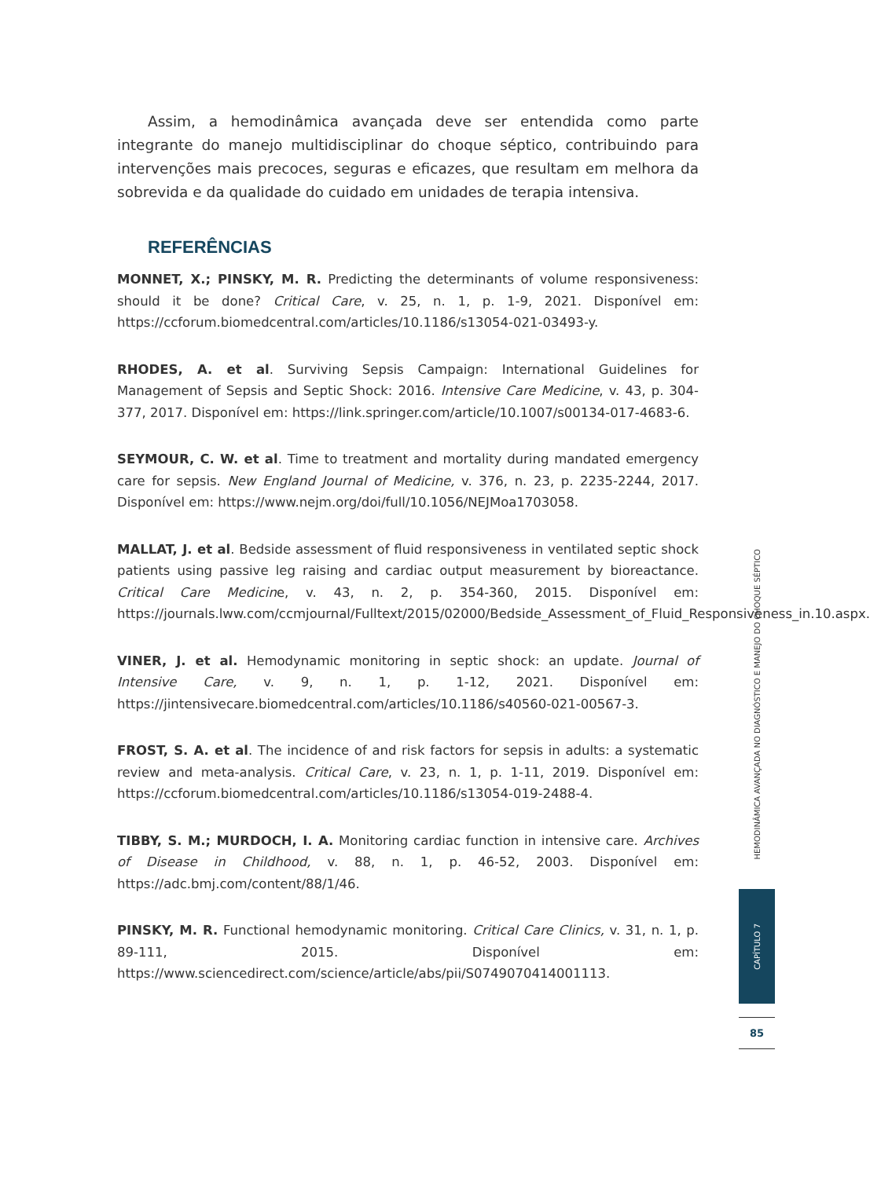Assim, a hemodinâmica avançada deve ser entendida como parte integrante do manejo multidisciplinar do choque séptico, contribuindo para intervenções mais precoces, seguras e eficazes, que resultam em melhora da sobrevida e da qualidade do cuidado em unidades de terapia intensiva.
REFERÊNCIAS
MONNET, X.; PINSKY, M. R. Predicting the determinants of volume responsiveness: should it be done? Critical Care, v. 25, n. 1, p. 1-9, 2021. Disponível em: https://ccforum.biomedcentral.com/articles/10.1186/s13054-021-03493-y.
RHODES, A. et al. Surviving Sepsis Campaign: International Guidelines for Management of Sepsis and Septic Shock: 2016. Intensive Care Medicine, v. 43, p. 304-377, 2017. Disponível em: https://link.springer.com/article/10.1007/s00134-017-4683-6.
SEYMOUR, C. W. et al. Time to treatment and mortality during mandated emergency care for sepsis. New England Journal of Medicine, v. 376, n. 23, p. 2235-2244, 2017. Disponível em: https://www.nejm.org/doi/full/10.1056/NEJMoa1703058.
MALLAT, J. et al. Bedside assessment of fluid responsiveness in ventilated septic shock patients using passive leg raising and cardiac output measurement by bioreactance. Critical Care Medicine, v. 43, n. 2, p. 354-360, 2015. Disponível em: https://journals.lww.com/ccmjournal/Fulltext/2015/02000/Bedside_Assessment_of_Fluid_Responsiveness_in.10.aspx.
VINER, J. et al. Hemodynamic monitoring in septic shock: an update. Journal of Intensive Care, v. 9, n. 1, p. 1-12, 2021. Disponível em: https://jintensivecare.biomedcentral.com/articles/10.1186/s40560-021-00567-3.
FROST, S. A. et al. The incidence of and risk factors for sepsis in adults: a systematic review and meta-analysis. Critical Care, v. 23, n. 1, p. 1-11, 2019. Disponível em: https://ccforum.biomedcentral.com/articles/10.1186/s13054-019-2488-4.
TIBBY, S. M.; MURDOCH, I. A. Monitoring cardiac function in intensive care. Archives of Disease in Childhood, v. 88, n. 1, p. 46-52, 2003. Disponível em: https://adc.bmj.com/content/88/1/46.
PINSKY, M. R. Functional hemodynamic monitoring. Critical Care Clinics, v. 31, n. 1, p. 89-111, 2015. Disponível em: https://www.sciencedirect.com/science/article/abs/pii/S0749070414001113.
HEMODINÂMICA AVANÇADA NO DIAGNÓSTICO E MANEJO DO CHOQUE SÉPTICO
CAPÍTULO 7
85